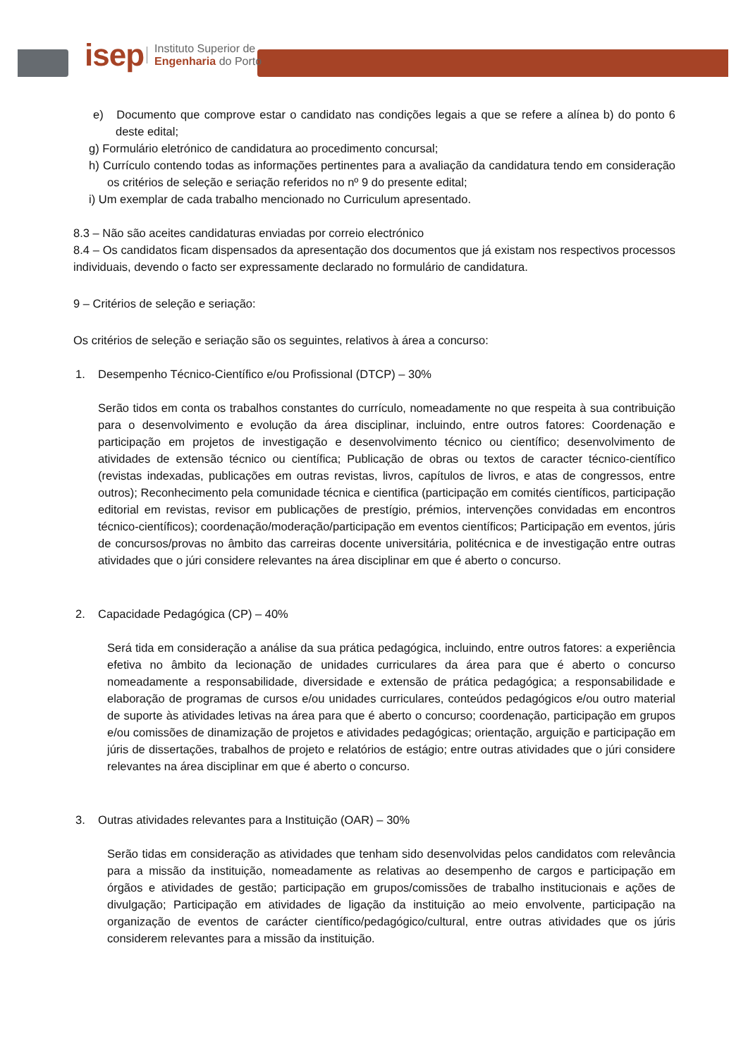isep
Instituto Superior de
Engenharia do Porto
e) Documento que comprove estar o candidato nas condições legais a que se refere a alínea b) do ponto 6 deste edital;
g) Formulário eletrónico de candidatura ao procedimento concursal;
h) Currículo contendo todas as informações pertinentes para a avaliação da candidatura tendo em consideração os critérios de seleção e seriação referidos no nº 9 do presente edital;
i) Um exemplar de cada trabalho mencionado no Curriculum apresentado.
8.3 – Não são aceites candidaturas enviadas por correio electrónico
8.4 – Os candidatos ficam dispensados da apresentação dos documentos que já existam nos respectivos processos individuais, devendo o facto ser expressamente declarado no formulário de candidatura.
9 – Critérios de seleção e seriação:
Os critérios de seleção e seriação são os seguintes, relativos à área a concurso:
1. Desempenho Técnico-Científico e/ou Profissional (DTCP) – 30%
Serão tidos em conta os trabalhos constantes do currículo, nomeadamente no que respeita à sua contribuição para o desenvolvimento e evolução da área disciplinar, incluindo, entre outros fatores: Coordenação e participação em projetos de investigação e desenvolvimento técnico ou científico; desenvolvimento de atividades de extensão técnico ou científica; Publicação de obras ou textos de caracter técnico-científico (revistas indexadas, publicações em outras revistas, livros, capítulos de livros, e atas de congressos, entre outros); Reconhecimento pela comunidade técnica e cientifica (participação em comités científicos, participação editorial em revistas, revisor em publicações de prestígio, prémios, intervenções convidadas em encontros técnico-científicos); coordenação/moderação/participação em eventos científicos; Participação em eventos, júris de concursos/provas no âmbito das carreiras docente universitária, politécnica e de investigação entre outras atividades que o júri considere relevantes na área disciplinar em que é aberto o concurso.
2. Capacidade Pedagógica (CP) – 40%
Será tida em consideração a análise da sua prática pedagógica, incluindo, entre outros fatores: a experiência efetiva no âmbito da lecionação de unidades curriculares da área para que é aberto o concurso nomeadamente a responsabilidade, diversidade e extensão de prática pedagógica; a responsabilidade e elaboração de programas de cursos e/ou unidades curriculares, conteúdos pedagógicos e/ou outro material de suporte às atividades letivas na área para que é aberto o concurso; coordenação, participação em grupos e/ou comissões de dinamização de projetos e atividades pedagógicas; orientação, arguição e participação em júris de dissertações, trabalhos de projeto e relatórios de estágio; entre outras atividades que o júri considere relevantes na área disciplinar em que é aberto o concurso.
3. Outras atividades relevantes para a Instituição (OAR) – 30%
Serão tidas em consideração as atividades que tenham sido desenvolvidas pelos candidatos com relevância para a missão da instituição, nomeadamente as relativas ao desempenho de cargos e participação em órgãos e atividades de gestão; participação em grupos/comissões de trabalho institucionais e ações de divulgação; Participação em atividades de ligação da instituição ao meio envolvente, participação na organização de eventos de carácter científico/pedagógico/cultural, entre outras atividades que os júris considerem relevantes para a missão da instituição.